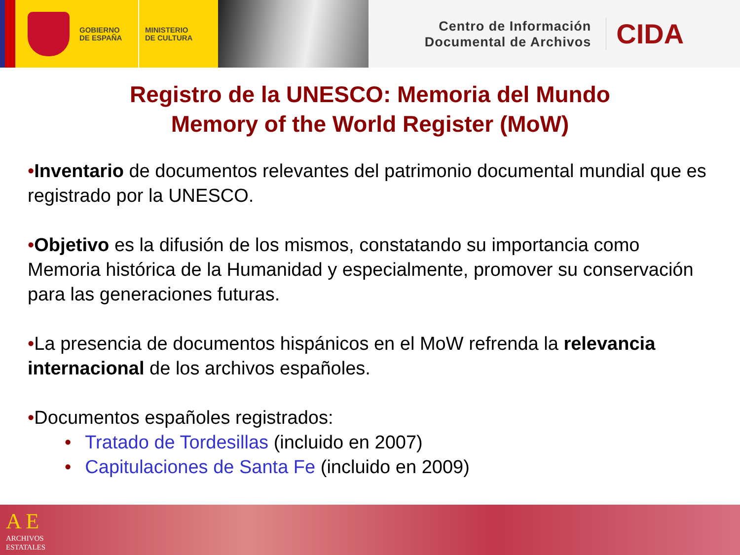GOBIERNO
DE ESPAÑA
MINISTERIO
DE CULTURA
Centro de Información
Documental de Archivos
CIDA
Registro de la UNESCO: Memoria del Mundo
Memory of the World Register (MoW)
•Inventario de documentos relevantes del patrimonio documental mundial que es registrado por la UNESCO.
•Objetivo es la difusión de los mismos, constatando su importancia como Memoria histórica de la Humanidad y especialmente, promover su conservación para las generaciones futuras.
•La presencia de documentos hispánicos en el MoW refrenda la relevancia internacional de los archivos españoles.
•Documentos españoles registrados:
• Tratado de Tordesillas (incluido en 2007)
• Capitulaciones de Santa Fe (incluido en 2009)
A E
ARCHIVOS
ESTATALES